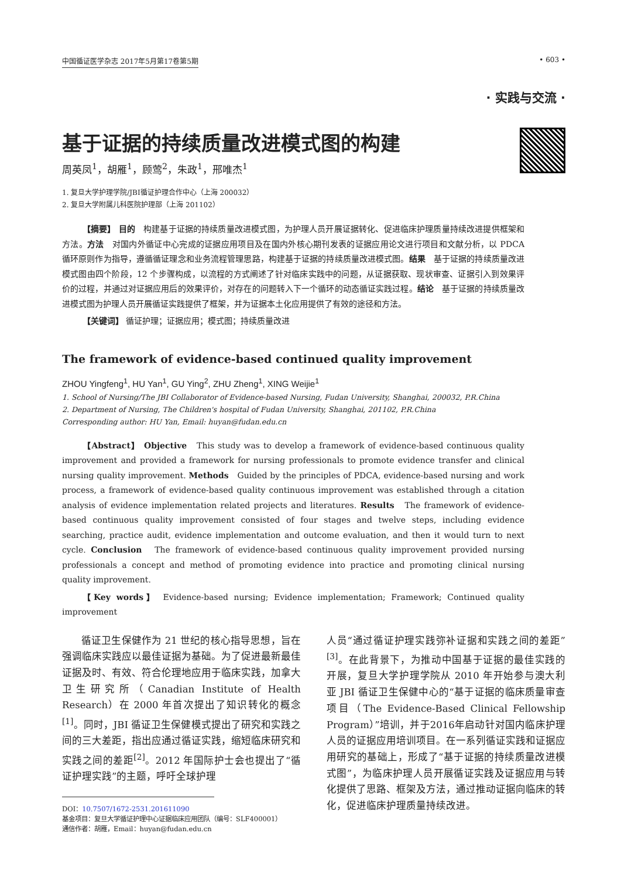中国循证医学杂志 2017年5月第17卷第5期 • 603 •
· 实践与交流 ·
基于证据的持续质量改进模式图的构建
周英凤<sup>1</sup>，胡雁<sup>1</sup>，顾莺<sup>2</sup>，朱政<sup>1</sup>，邢唯杰<sup>1</sup>
1. 复旦大学护理学院/JBI循证护理合作中心（上海 200032）
2. 复旦大学附属儿科医院护理部（上海 201102）
【摘要】 目的　构建基于证据的持续质量改进模式图，为护理人员开展证据转化、促进临床护理质量持续改进提供框架和方法。方法　对国内外循证中心完成的证据应用项目及在国内外核心期刊发表的证据应用论文进行项目和文献分析，以 PDCA 循环原则作为指导，遵循循证理念和业务流程管理思路，构建基于证据的持续质量改进模式图。结果　基于证据的持续质量改进模式图由四个阶段，12 个步骤构成，以流程的方式阐述了针对临床实践中的问题，从证据获取、现状审查、证据引入到效果评价的过程，并通过对证据应用后的效果评价，对存在的问题转入下一个循环的动态循证实践过程。结论　基于证据的持续质量改进模式图为护理人员开展循证实践提供了框架，并为证据本土化应用提供了有效的途径和方法。
【关键词】 循证护理；证据应用；模式图；持续质量改进
The framework of evidence-based continued quality improvement
ZHOU Yingfeng<sup>1</sup>, HU Yan<sup>1</sup>, GU Ying<sup>2</sup>, ZHU Zheng<sup>1</sup>, XING Weijie<sup>1</sup>
1. School of Nursing/The JBI Collaborator of Evidence-based Nursing, Fudan University, Shanghai, 200032, P.R.China
2. Department of Nursing, The Children's hospital of Fudan University, Shanghai, 201102, P.R.China
Corresponding author: HU Yan, Email: huyan@fudan.edu.cn
【Abstract】 Objective　This study was to develop a framework of evidence-based continuous quality improvement and provided a framework for nursing professionals to promote evidence transfer and clinical nursing quality improvement. Methods　Guided by the principles of PDCA, evidence-based nursing and work process, a framework of evidence-based quality continuous improvement was established through a citation analysis of evidence implementation related projects and literatures. Results　The framework of evidence-based continuous quality improvement consisted of four stages and twelve steps, including evidence searching, practice audit, evidence implementation and outcome evaluation, and then it would turn to next cycle. Conclusion　The framework of evidence-based continuous quality improvement provided nursing professionals a concept and method of promoting evidence into practice and promoting clinical nursing quality improvement.
【Key words】 Evidence-based nursing; Evidence implementation; Framework; Continued quality improvement
循证卫生保健作为 21 世纪的核心指导思想，旨在强调临床实践应以最佳证据为基础。为了促进最新最佳证据及时、有效、符合伦理地应用于临床实践，加拿大卫生研究所（Canadian Institute of Health Research）在 2000 年首次提出了知识转化的概念<sup>[1]</sup>。同时，JBI 循证卫生保健模式提出了研究和实践之间的三大差距，指出应通过循证实践，缩短临床研究和实践之间的差距<sup>[2]</sup>。2012 年国际护士会也提出了“循证护理实践”的主题，呼吁全球护理
DOI：10.7507/1672-2531.201611090
基金项目：复旦大学循证护理中心证据临床应用团队（编号：SLF400001）
通信作者：胡雁，Email：huyan@fudan.edu.cn
人员“通过循证护理实践弥补证据和实践之间的差距”<sup>[3]</sup>。在此背景下，为推动中国基于证据的最佳实践的开展，复旦大学护理学院从 2010 年开始参与澳大利亚 JBI 循证卫生保健中心的“基于证据的临床质量审查项目（The Evidence-Based Clinical Fellowship Program）”培训，并于2016年启动针对国内临床护理人员的证据应用培训项目。在一系列循证实践和证据应用研究的基础上，形成了“基于证据的持续质量改进模式图”，为临床护理人员开展循证实践及证据应用与转化提供了思路、框架及方法，通过推动证据向临床的转化，促进临床护理质量持续改进。